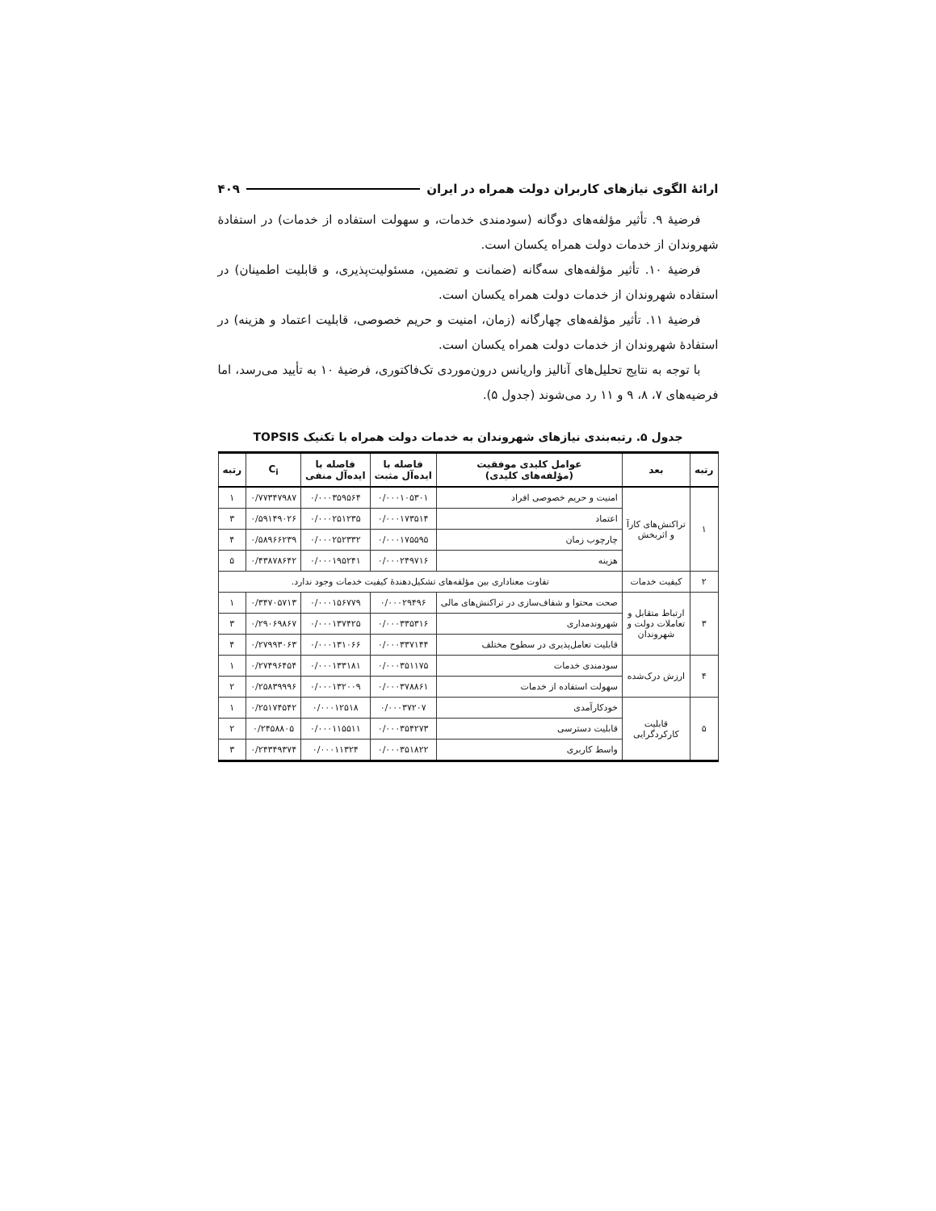ارائهٔ الگوی نیازهای کاربران دولت همراه در ایران ۴۰۹
فرضیهٔ ۹. تأثیر مؤلفه‌های دوگانه (سودمندی خدمات، و سهولت استفاده از خدمات) در استفادهٔ شهروندان از خدمات دولت همراه یکسان است.
فرضیهٔ ۱۰. تأثیر مؤلفه‌های سه‌گانه (ضمانت و تضمین، مسئولیت‌پذیری، و قابلیت اطمینان) در استفاده شهروندان از خدمات دولت همراه یکسان است.
فرضیهٔ ۱۱. تأثیر مؤلفه‌های چهارگانه (زمان، امنیت و حریم خصوصی، قابلیت اعتماد و هزینه) در استفادهٔ شهروندان از خدمات دولت همراه یکسان است.
با توجه به نتایج تحلیل‌های آنالیز واریانس درون‌موردی تک‌فاکتوری، فرضیهٔ ۱۰ به تأیید می‌رسد، اما فرضیه‌های ۷، ۸، ۹ و ۱۱ رد می‌شوند (جدول ۵).
جدول ۵. رتبه‌بندی نیازهای شهروندان به خدمات دولت همراه با تکنیک TOPSIS
| رتبه | بعد | عوامل کلیدی موفقیت (مؤلفه‌های کلیدی) | فاصله با ایده‌آل مثبت | فاصله با ایده‌آل منفی | C<sub>i</sub> | رتبه |
| --- | --- | --- | --- | --- | --- | --- |
| ۱ | تراکنش‌های کارآ و اثربخش | امنیت و حریم خصوصی افراد | ۰/۰۰۰۱۰۵۳۰۱ | ۰/۰۰۰۳۵۹۵۶۴ | ۰/۷۷۳۴۷۹۸۷ | ۱ |
| | | اعتماد | ۰/۰۰۰۱۷۳۵۱۴ | ۰/۰۰۰۲۵۱۲۳۵ | ۰/۵۹۱۴۹۰۲۶ | ۳ |
| | | چارچوب زمان | ۰/۰۰۰۱۷۵۵۹۵ | ۰/۰۰۰۲۵۲۳۳۲ | ۰/۵۸۹۶۶۲۳۹ | ۴ |
| | | هزینه | ۰/۰۰۰۲۴۹۷۱۶ | ۰/۰۰۰۱۹۵۲۴۱ | ۰/۴۳۸۷۸۶۴۲ | ۵ |
| ۲ | کیفیت خدمات | تفاوت معناداری بین مؤلفه‌های تشکیل‌دهندهٔ کیفیت خدمات وجود ندارد. | | | | |
| ۳ | ارتباط متقابل و تعاملات دولت و شهروندان | صحت محتوا و شفاف‌سازی در تراکنش‌های مالی | ۰/۰۰۰۲۹۴۹۶ | ۰/۰۰۰۱۵۶۷۷۹ | ۰/۳۴۷۰۵۷۱۳ | ۱ |
| | | شهروندمداری | ۰/۰۰۰۳۳۵۳۱۶ | ۰/۰۰۰۱۳۷۴۲۵ | ۰/۲۹۰۶۹۸۶۷ | ۳ |
| | | قابلیت تعامل‌پذیری در سطوح مختلف | ۰/۰۰۰۳۳۷۱۴۴ | ۰/۰۰۰۱۳۱۰۶۶ | ۰/۲۷۹۹۳۰۶۳ | ۴ |
| ۴ | ارزش درک‌شده | سودمندی خدمات | ۰/۰۰۰۳۵۱۱۷۵ | ۰/۰۰۰۱۳۳۱۸۱ | ۰/۲۷۴۹۶۴۵۴ | ۱ |
| | | سهولت استفاده از خدمات | ۰/۰۰۰۳۷۸۸۶۱ | ۰/۰۰۰۱۳۲۰۰۹ | ۰/۲۵۸۳۹۹۹۶ | ۲ |
| ۵ | قابلیت کارکردگرایی | خودکارآمدی | ۰/۰۰۰۳۷۲۰۷ | ۰/۰۰۰۱۲۵۱۸ | ۰/۲۵۱۷۴۵۴۲ | ۱ |
| | | قابلیت دسترسی | ۰/۰۰۰۳۵۴۲۷۳ | ۰/۰۰۰۱۱۵۵۱۱ | ۰/۲۴۵۸۸۰۵ | ۲ |
| | | واسط کاربری | ۰/۰۰۰۳۵۱۸۲۲ | ۰/۰۰۰۱۱۳۲۴ | ۰/۲۴۳۴۹۳۷۴ | ۳ |